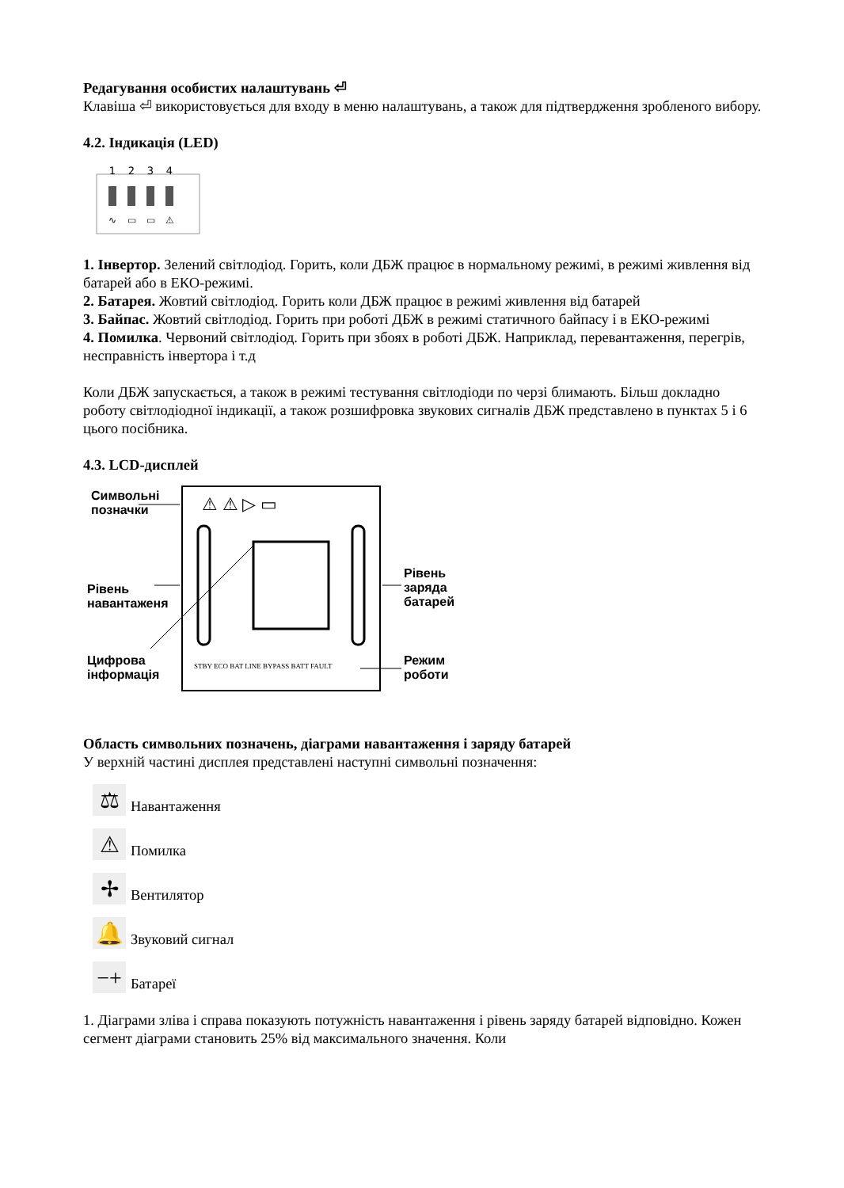Редагування особистих налаштувань ⏎
Клавіша ⏎ використовується для входу в меню налаштувань, а також для підтвердження зробленого вибору.
4.2. Індикація (LED)
1
2
3
4
∿
▭
▭
⚠
1. Інвертор. Зелений світлодіод. Горить, коли ДБЖ працює в нормальному режимі, в режимі живлення від батарей або в ЕКО-режимі.
2. Батарея. Жовтий світлодіод. Горить коли ДБЖ працює в режимі живлення від батарей
3. Байпас. Жовтий світлодіод. Горить при роботі ДБЖ в режимі статичного байпасу і в ЕКО-режимі
4. Помилка. Червоний світлодіод. Горить при збоях в роботі ДБЖ. Наприклад, перевантаження, перегрів, несправність інвертора і т.д
Коли ДБЖ запускається, а також в режимі тестування світлодіоди по черзі блимають. Більш докладно роботу світлодіодної індикації, а також розшифровка звукових сигналів ДБЖ представлено в пунктах 5 і 6 цього посібника.
4.3. LCD-дисплей
Символьні
позначки
Рівень
навантаженя
Цифрова
інформація
Рівень
заряда
батарей
Режим
роботи
⚠ ⚠ ▷ ▭
STBY ECO BAT LINE BYPASS BATT FAULT
Область символьних позначень, діаграми навантаження і заряду батарей
У верхній частині дисплея представлені наступні символьні позначення:
⚖ Навантаження
⚠ Помилка
✢ Вентилятор
🔔 Звуковий сигнал
−+ Батареї
1. Діаграми зліва і справа показують потужність навантаження і рівень заряду батарей відповідно. Кожен сегмент діаграми становить 25% від максимального значення. Коли